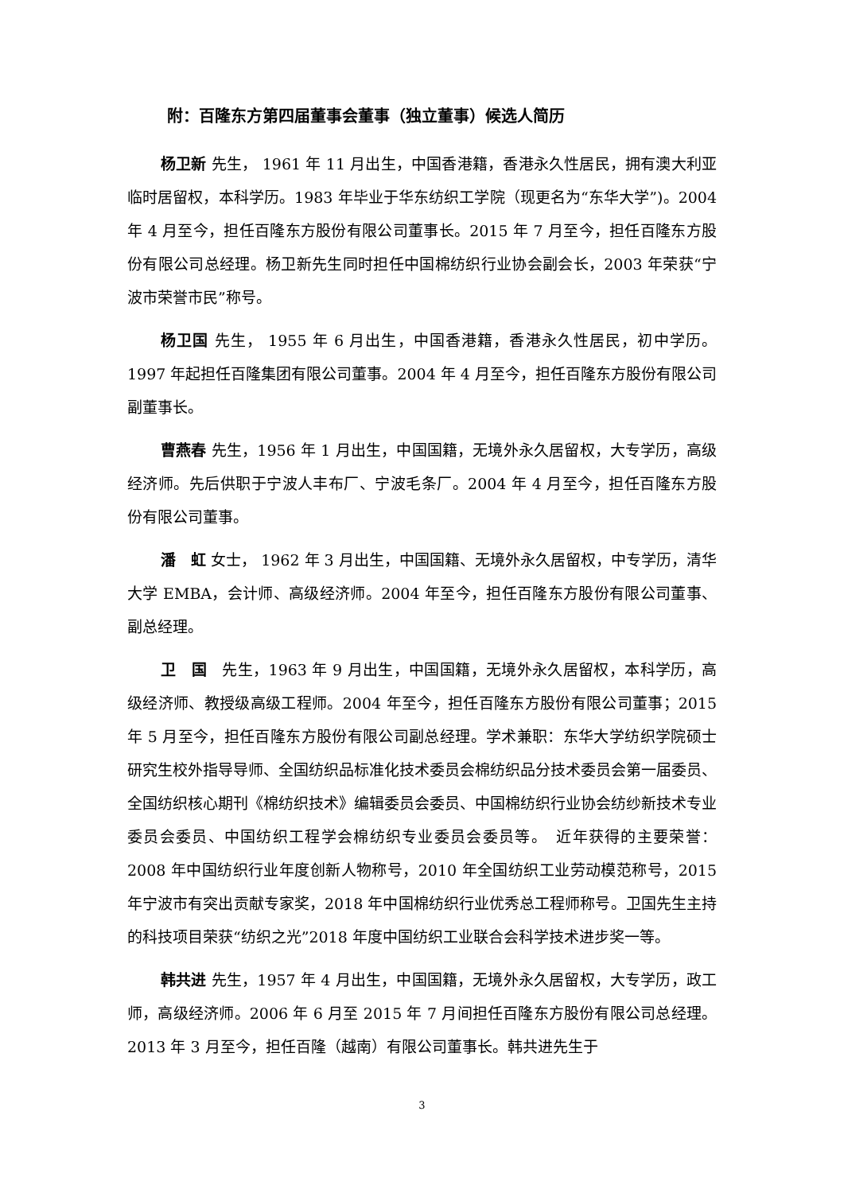附：百隆东方第四届董事会董事（独立董事）候选人简历
杨卫新 先生， 1961 年 11 月出生，中国香港籍，香港永久性居民，拥有澳大利亚临时居留权，本科学历。1983 年毕业于华东纺织工学院（现更名为“东华大学”)。2004 年 4 月至今，担任百隆东方股份有限公司董事长。2015 年 7 月至今，担任百隆东方股份有限公司总经理。杨卫新先生同时担任中国棉纺织行业协会副会长，2003 年荣获“宁波市荣誉市民”称号。
杨卫国 先生， 1955 年 6 月出生，中国香港籍，香港永久性居民，初中学历。1997 年起担任百隆集团有限公司董事。2004 年 4 月至今，担任百隆东方股份有限公司副董事长。
曹燕春 先生，1956 年 1 月出生，中国国籍，无境外永久居留权，大专学历，高级经济师。先后供职于宁波人丰布厂、宁波毛条厂。2004 年 4 月至今，担任百隆东方股份有限公司董事。
潘　虹 女士， 1962 年 3 月出生，中国国籍、无境外永久居留权，中专学历，清华大学 EMBA，会计师、高级经济师。2004 年至今，担任百隆东方股份有限公司董事、副总经理。
卫　国　先生，1963 年 9 月出生，中国国籍，无境外永久居留权，本科学历，高级经济师、教授级高级工程师。2004 年至今，担任百隆东方股份有限公司董事；2015 年 5 月至今，担任百隆东方股份有限公司副总经理。学术兼职：东华大学纺织学院硕士研究生校外指导导师、全国纺织品标准化技术委员会棉纺织品分技术委员会第一届委员、全国纺织核心期刊《棉纺织技术》编辑委员会委员、中国棉纺织行业协会纺纱新技术专业委员会委员、中国纺织工程学会棉纺织专业委员会委员等。　近年获得的主要荣誉：2008 年中国纺织行业年度创新人物称号，2010 年全国纺织工业劳动模范称号，2015 年宁波市有突出贡献专家奖，2018 年中国棉纺织行业优秀总工程师称号。卫国先生主持的科技项目荣获“纺织之光”2018 年度中国纺织工业联合会科学技术进步奖一等。
韩共进 先生，1957 年 4 月出生，中国国籍，无境外永久居留权，大专学历，政工师，高级经济师。2006 年 6 月至 2015 年 7 月间担任百隆东方股份有限公司总经理。2013 年 3 月至今，担任百隆（越南）有限公司董事长。韩共进先生于
3